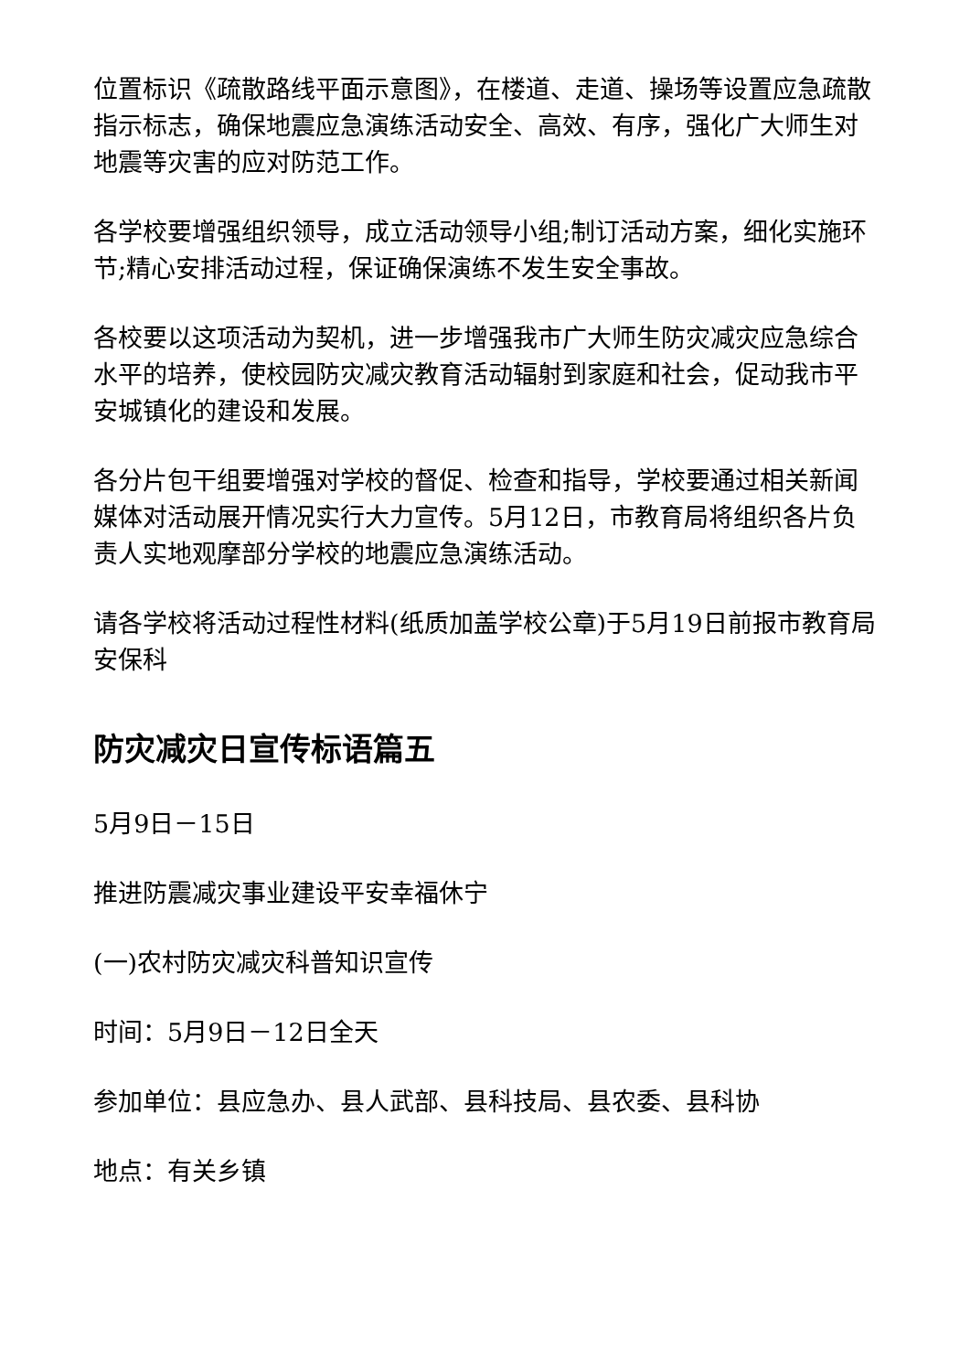位置标识《疏散路线平面示意图》，在楼道、走道、操场等设置应急疏散指示标志，确保地震应急演练活动安全、高效、有序，强化广大师生对地震等灾害的应对防范工作。
各学校要增强组织领导，成立活动领导小组;制订活动方案，细化实施环节;精心安排活动过程，保证确保演练不发生安全事故。
各校要以这项活动为契机，进一步增强我市广大师生防灾减灾应急综合水平的培养，使校园防灾减灾教育活动辐射到家庭和社会，促动我市平安城镇化的建设和发展。
各分片包干组要增强对学校的督促、检查和指导，学校要通过相关新闻媒体对活动展开情况实行大力宣传。5月12日，市教育局将组织各片负责人实地观摩部分学校的地震应急演练活动。
请各学校将活动过程性材料(纸质加盖学校公章)于5月19日前报市教育局安保科
防灾减灾日宣传标语篇五
5月9日－15日
推进防震减灾事业建设平安幸福休宁
(一)农村防灾减灾科普知识宣传
时间：5月9日－12日全天
参加单位：县应急办、县人武部、县科技局、县农委、县科协
地点：有关乡镇